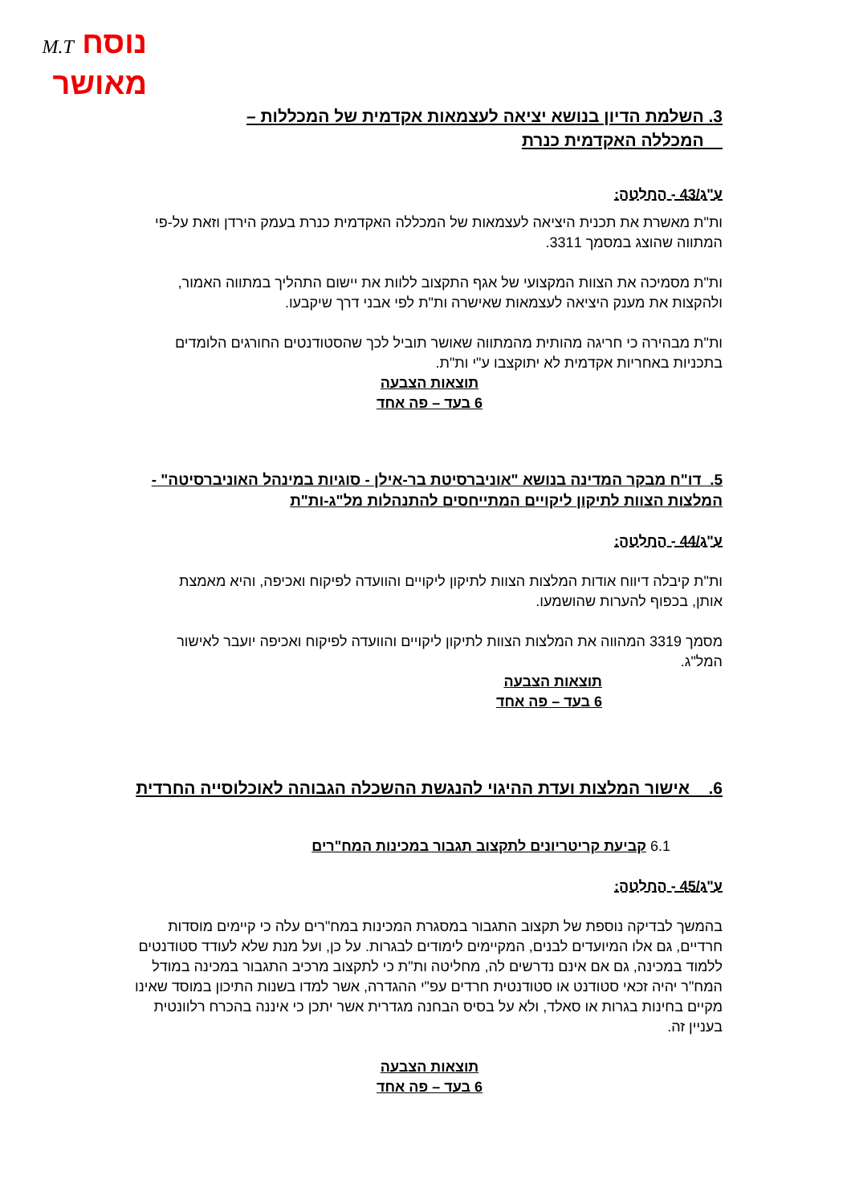נוסח M.T
מאושר
3. השלמת הדיון בנושא יציאה לעצמאות אקדמית של המכללות –
המכללה האקדמית כנרת
ע"ג/43 - החלטה:
ות"ת מאשרת את תכנית היציאה לעצמאות של המכללה האקדמית כנרת בעמק הירדן וזאת על-פי המתווה שהוצג במסמך 3311.
ות"ת מסמיכה את הצוות המקצועי של אגף התקצוב ללוות את יישום התהליך במתווה האמור, ולהקצות את מענק היציאה לעצמאות שאישרה ות"ת לפי אבני דרך שיקבעו.
ות"ת מבהירה כי חריגה מהותית מהמתווה שאושר תוביל לכך שהסטודנטים החורגים הלומדים בתכניות באחריות אקדמית לא יתוקצבו ע"י ות"ת.
תוצאות הצבעה
6 בעד – פה אחד
5. דו"ח מבקר המדינה בנושא "אוניברסיטת בר-אילן - סוגיות במינהל האוניברסיטה" - המלצות הצוות לתיקון ליקויים המתייחסים להתנהלות מל"ג-ות"ת
ע"ג/44 - החלטה:
ות"ת קיבלה דיווח אודות המלצות הצוות לתיקון ליקויים והוועדה לפיקוח ואכיפה, והיא מאמצת אותן, בכפוף להערות שהושמעו.
מסמך 3319 המהווה את המלצות הצוות לתיקון ליקויים והוועדה לפיקוח ואכיפה יועבר לאישור המל"ג.
תוצאות הצבעה
6 בעד – פה אחד
6. אישור המלצות ועדת ההיגוי להנגשת ההשכלה הגבוהה לאוכלוסייה החרדית
6.1 קביעת קריטריונים לתקצוב תגבור במכינות המח"רים
ע"ג/45 - החלטה:
בהמשך לבדיקה נוספת של תקצוב התגבור במסגרת המכינות במח"רים עלה כי קיימים מוסדות חרדיים, גם אלו המיועדים לבנים, המקיימים לימודים לבגרות. על כן, ועל מנת שלא לעודד סטודנטים ללמוד במכינה, גם אם אינם נדרשים לה, מחליטה ות"ת כי לתקצוב מרכיב התגבור במכינה במודל המח"ר יהיה זכאי סטודנט או סטודנטית חרדים עפ"י ההגדרה, אשר למדו בשנות התיכון במוסד שאינו מקיים בחינות בגרות או סאלד, ולא על בסיס הבחנה מגדרית אשר יתכן כי איננה בהכרח רלוונטית בעניין זה.
תוצאות הצבעה
6 בעד – פה אחד